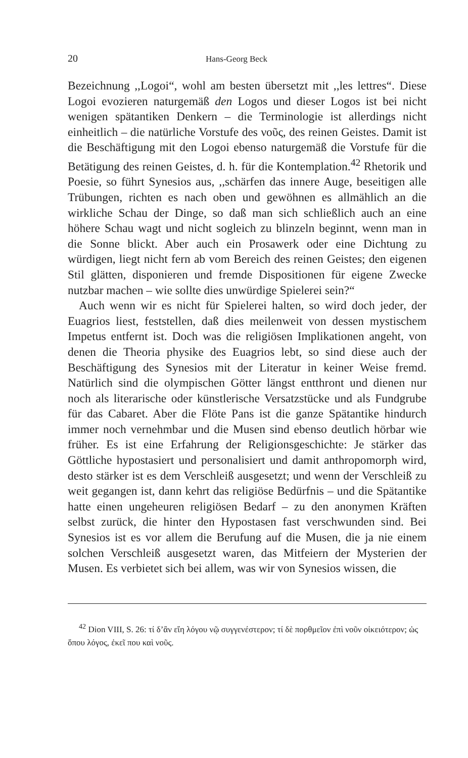20 Hans-Georg Beck
Bezeichnung ,,Logoi“, wohl am besten übersetzt mit ,,les lettres“. Diese Logoi evozieren naturgemäß den Logos und dieser Logos ist bei nicht wenigen spätantiken Denkern – die Terminologie ist allerdings nicht einheitlich – die natürliche Vorstufe des νοῦς, des reinen Geistes. Damit ist die Beschäftigung mit den Logoi ebenso naturgemäß die Vorstufe für die Betätigung des reinen Geistes, d. h. für die Kontemplation.<sup>42</sup> Rhetorik und Poesie, so führt Synesios aus, ,,schärfen das innere Auge, beseitigen alle Trübungen, richten es nach oben und gewöhnen es allmählich an die wirkliche Schau der Dinge, so daß man sich schließlich auch an eine höhere Schau wagt und nicht sogleich zu blinzeln beginnt, wenn man in die Sonne blickt. Aber auch ein Prosawerk oder eine Dichtung zu würdigen, liegt nicht fern ab vom Bereich des reinen Geistes; den eigenen Stil glätten, disponieren und fremde Dispositionen für eigene Zwecke nutzbar machen – wie sollte dies unwürdige Spielerei sein?“
Auch wenn wir es nicht für Spielerei halten, so wird doch jeder, der Euagrios liest, feststellen, daß dies meilenweit von dessen mystischem Impetus entfernt ist. Doch was die religiösen Implikationen angeht, von denen die Theoria physike des Euagrios lebt, so sind diese auch der Beschäftigung des Synesios mit der Literatur in keiner Weise fremd. Natürlich sind die olympischen Götter längst entthront und dienen nur noch als literarische oder künstlerische Versatzstücke und als Fundgrube für das Cabaret. Aber die Flöte Pans ist die ganze Spätantike hindurch immer noch vernehmbar und die Musen sind ebenso deutlich hörbar wie früher. Es ist eine Erfahrung der Religionsgeschichte: Je stärker das Göttliche hypostasiert und personalisiert und damit anthropomorph wird, desto stärker ist es dem Verschleiß ausgesetzt; und wenn der Verschleiß zu weit gegangen ist, dann kehrt das religiöse Bedürfnis – und die Spätantike hatte einen ungeheuren religiösen Bedarf – zu den anonymen Kräften selbst zurück, die hinter den Hypostasen fast verschwunden sind. Bei Synesios ist es vor allem die Berufung auf die Musen, die ja nie einem solchen Verschleiß ausgesetzt waren, das Mitfeiern der Mysterien der Musen. Es verbietet sich bei allem, was wir von Synesios wissen, die
<sup>42</sup> Dion VIII, S. 26: τί δ’ἂν εἴη λόγου νῷ συγγενέστερον; τί δὲ πορθμεῖον ἐπὶ νοῦν οἰκειότερον; ὡς ὅπου λόγος, ἐκεῖ που καὶ νοῦς.